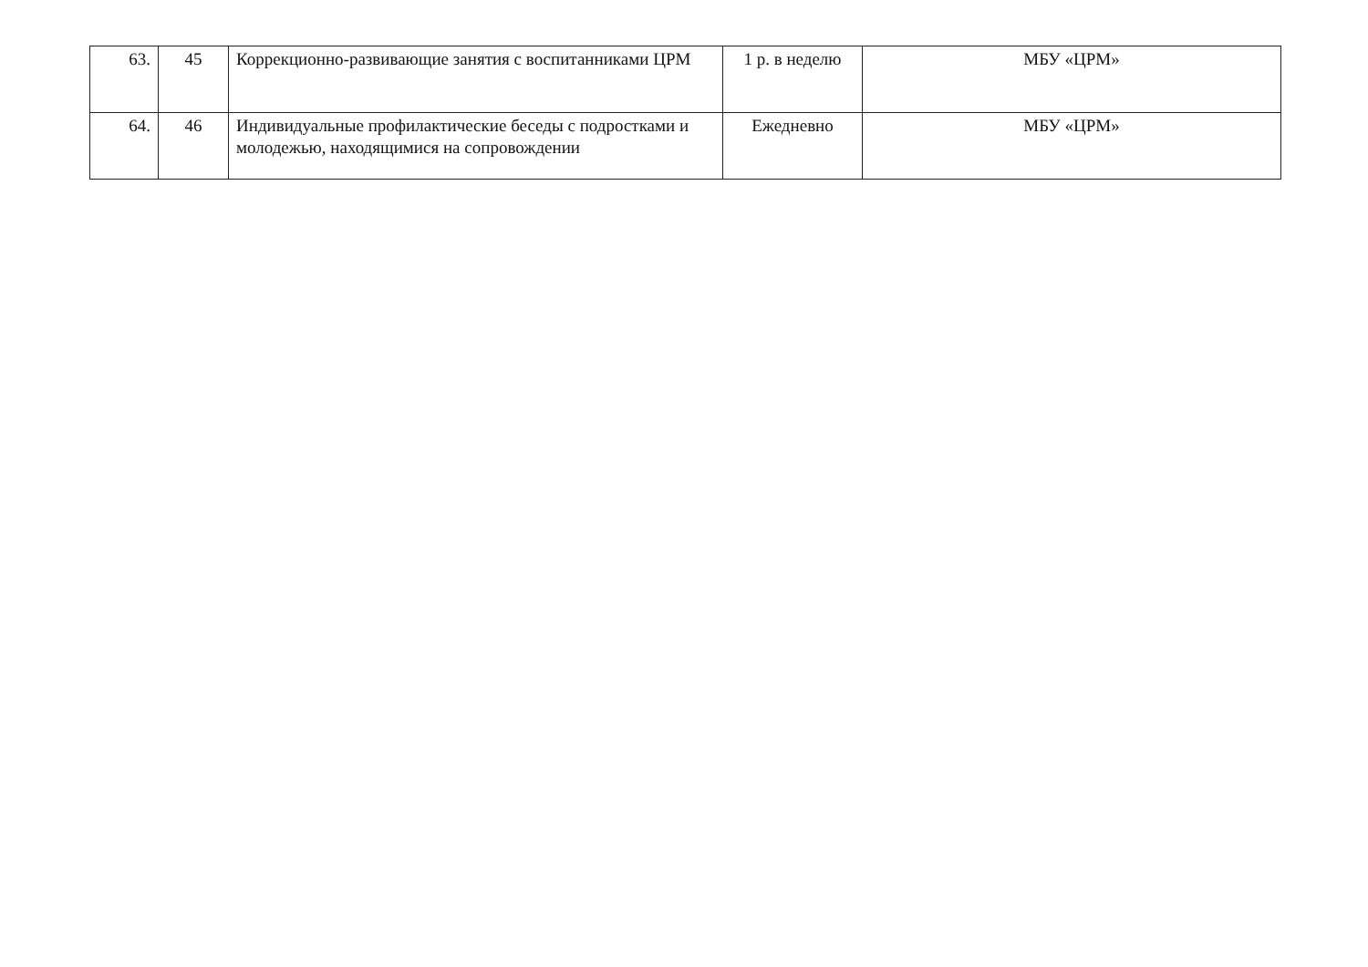| 63. | 45 | Коррекционно-развивающие занятия с воспитанниками ЦРМ | 1 р. в неделю | МБУ «ЦРМ» |
| 64. | 46 | Индивидуальные профилактические беседы с подростками и молодежью, находящимися на сопровождении | Ежедневно | МБУ «ЦРМ» |